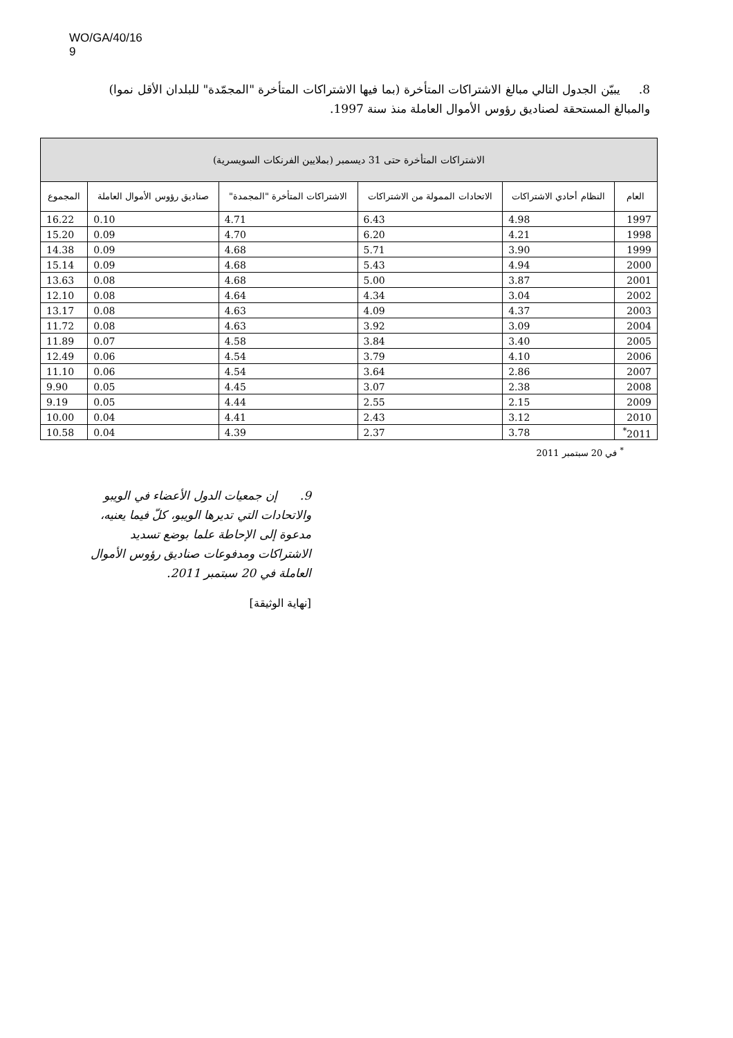WO/GA/40/16
9
8. يبيّن الجدول التالي مبالغ الاشتراكات المتأخرة (بما فيها الاشتراكات المتأخرة "المجمّدة" للبلدان الأقل نموا) والمبالغ المستحقة لصناديق رؤوس الأموال العاملة منذ سنة 1997.
| الاشتراكات المتأخرة حتى 31 ديسمبر (بملايين الفرنكات السويسرية) | | | | | |
| --- | --- | --- | --- | --- | --- |
| العام | النظام أحادي الاشتراكات | الاتحادات الممولة من الاشتراكات | الاشتراكات المتأخرة "المجمدة" | صناديق رؤوس الأموال العاملة | المجموع |
| 1997 | 4.98 | 6.43 | 4.71 | 0.10 | 16.22 |
| 1998 | 4.21 | 6.20 | 4.70 | 0.09 | 15.20 |
| 1999 | 3.90 | 5.71 | 4.68 | 0.09 | 14.38 |
| 2000 | 4.94 | 5.43 | 4.68 | 0.09 | 15.14 |
| 2001 | 3.87 | 5.00 | 4.68 | 0.08 | 13.63 |
| 2002 | 3.04 | 4.34 | 4.64 | 0.08 | 12.10 |
| 2003 | 4.37 | 4.09 | 4.63 | 0.08 | 13.17 |
| 2004 | 3.09 | 3.92 | 4.63 | 0.08 | 11.72 |
| 2005 | 3.40 | 3.84 | 4.58 | 0.07 | 11.89 |
| 2006 | 4.10 | 3.79 | 4.54 | 0.06 | 12.49 |
| 2007 | 2.86 | 3.64 | 4.54 | 0.06 | 11.10 |
| 2008 | 2.38 | 3.07 | 4.45 | 0.05 | 9.90 |
| 2009 | 2.15 | 2.55 | 4.44 | 0.05 | 9.19 |
| 2010 | 3.12 | 2.43 | 4.41 | 0.04 | 10.00 |
| 2011<sup>*</sup> | 3.78 | 2.37 | 4.39 | 0.04 | 10.58 |
<sup>*</sup> في 20 سبتمبر 2011
9. إن جمعيات الدول الأعضاء في الويبو والاتحادات التي تديرها الويبو، كلّ فيما يعنيه، مدعوة إلى الإحاطة علما بوضع تسديد الاشتراكات ومدفوعات صناديق رؤوس الأموال العاملة في 20 سبتمبر 2011.
[نهاية الوثيقة]